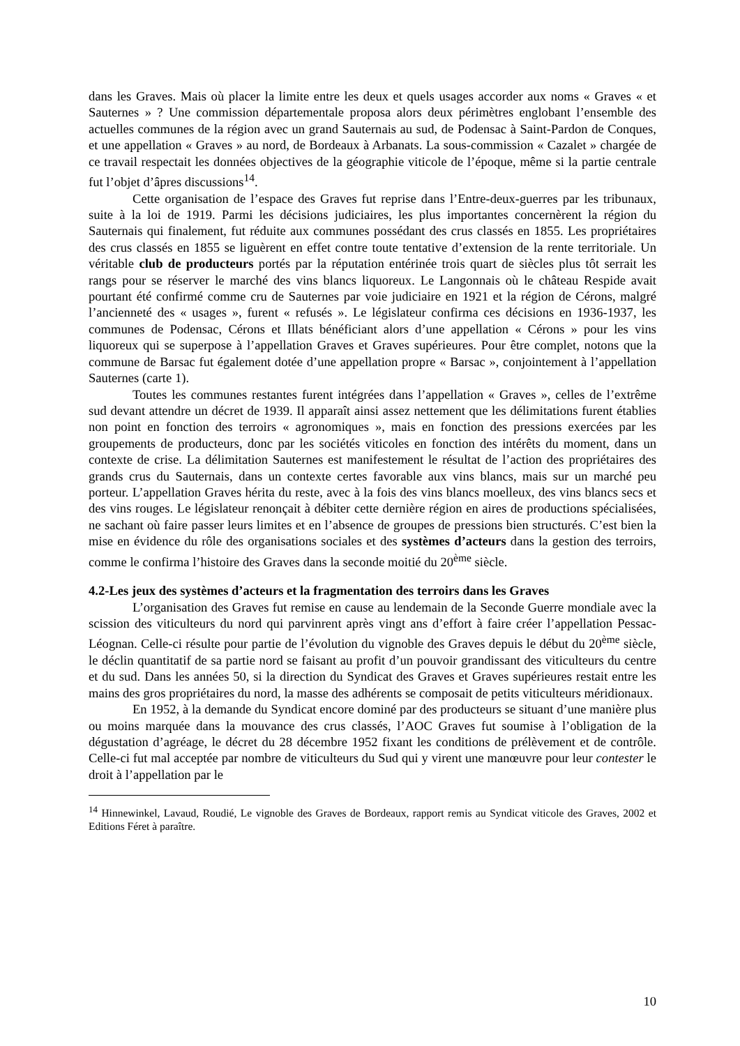dans les Graves. Mais où placer la limite entre les deux et quels usages accorder aux noms « Graves « et Sauternes » ? Une commission départementale proposa alors deux périmètres englobant l’ensemble des actuelles communes de la région avec un grand Sauternais au sud, de Podensac à Saint-Pardon de Conques, et une appellation « Graves » au nord, de Bordeaux à Arbanats. La sous-commission « Cazalet » chargée de ce travail respectait les données objectives de la géographie viticole de l’époque, même si la partie centrale fut l’objet d’âpres discussions<sup>14</sup>.
Cette organisation de l’espace des Graves fut reprise dans l’Entre-deux-guerres par les tribunaux, suite à la loi de 1919. Parmi les décisions judiciaires, les plus importantes concernèrent la région du Sauternais qui finalement, fut réduite aux communes possédant des crus classés en 1855. Les propriétaires des crus classés en 1855 se liguèrent en effet contre toute tentative d’extension de la rente territoriale. Un véritable club de producteurs portés par la réputation entérinée trois quart de siècles plus tôt serrait les rangs pour se réserver le marché des vins blancs liquoreux. Le Langonnais où le château Respide avait pourtant été confirmé comme cru de Sauternes par voie judiciaire en 1921 et la région de Cérons, malgré l’ancienneté des « usages », furent « refusés ». Le législateur confirma ces décisions en 1936-1937, les communes de Podensac, Cérons et Illats bénéficiant alors d’une appellation « Cérons » pour les vins liquoreux qui se superpose à l’appellation Graves et Graves supérieures. Pour être complet, notons que la commune de Barsac fut également dotée d’une appellation propre « Barsac », conjointement à l’appellation Sauternes (carte 1).
Toutes les communes restantes furent intégrées dans l’appellation « Graves », celles de l’extrême sud devant attendre un décret de 1939. Il apparaît ainsi assez nettement que les délimitations furent établies non point en fonction des terroirs « agronomiques », mais en fonction des pressions exercées par les groupements de producteurs, donc par les sociétés viticoles en fonction des intérêts du moment, dans un contexte de crise. La délimitation Sauternes est manifestement le résultat de l’action des propriétaires des grands crus du Sauternais, dans un contexte certes favorable aux vins blancs, mais sur un marché peu porteur. L’appellation Graves hérita du reste, avec à la fois des vins blancs moelleux, des vins blancs secs et des vins rouges. Le législateur renonçait à débiter cette dernière région en aires de productions spécialisées, ne sachant où faire passer leurs limites et en l’absence de groupes de pressions bien structurés. C’est bien la mise en évidence du rôle des organisations sociales et des systèmes d’acteurs dans la gestion des terroirs, comme le confirma l’histoire des Graves dans la seconde moitié du 20<sup>ème</sup> siècle.
4.2-Les jeux des systèmes d’acteurs et la fragmentation des terroirs dans les Graves
L’organisation des Graves fut remise en cause au lendemain de la Seconde Guerre mondiale avec la scission des viticulteurs du nord qui parvinrent après vingt ans d’effort à faire créer l’appellation Pessac-Léognan. Celle-ci résulte pour partie de l’évolution du vignoble des Graves depuis le début du 20<sup>ème</sup> siècle, le déclin quantitatif de sa partie nord se faisant au profit d’un pouvoir grandissant des viticulteurs du centre et du sud. Dans les années 50, si la direction du Syndicat des Graves et Graves supérieures restait entre les mains des gros propriétaires du nord, la masse des adhérents se composait de petits viticulteurs méridionaux.
En 1952, à la demande du Syndicat encore dominé par des producteurs se situant d’une manière plus ou moins marquée dans la mouvance des crus classés, l’AOC Graves fut soumise à l’obligation de la dégustation d’agréage, le décret du 28 décembre 1952 fixant les conditions de prélèvement et de contrôle. Celle-ci fut mal acceptée par nombre de viticulteurs du Sud qui y virent une manœuvre pour leur contester le droit à l’appellation par le
<sup>14</sup> Hinnewinkel, Lavaud, Roudié, Le vignoble des Graves de Bordeaux, rapport remis au Syndicat viticole des Graves, 2002 et Editions Féret à paraître.
10